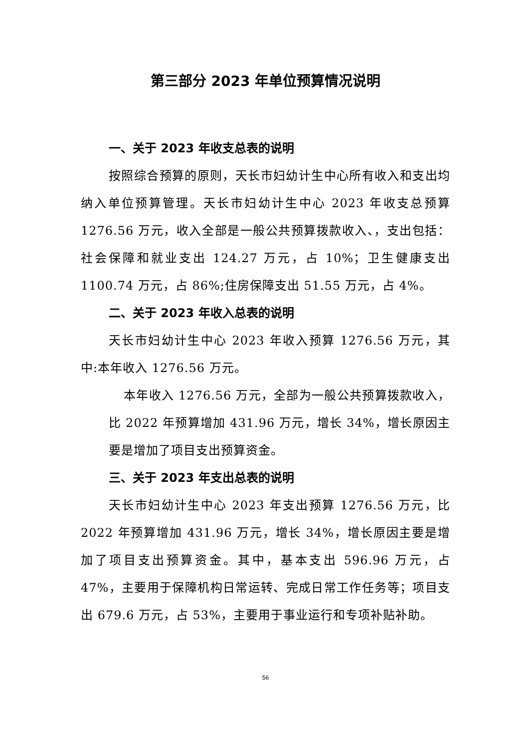第三部分 2023 年单位预算情况说明
一、关于 2023 年收支总表的说明
按照综合预算的原则，天长市妇幼计生中心所有收入和支出均纳入单位预算管理。天长市妇幼计生中心 2023 年收支总预算 1276.56 万元，收入全部是一般公共预算拨款收入、，支出包括：社会保障和就业支出 124.27 万元，占 10%；卫生健康支出 1100.74 万元，占 86%;住房保障支出 51.55 万元，占 4%。
二、关于 2023 年收入总表的说明
天长市妇幼计生中心 2023 年收入预算 1276.56 万元，其中:本年收入 1276.56 万元。
本年收入 1276.56 万元，全部为一般公共预算拨款收入，比 2022 年预算增加 431.96 万元，增长 34%，增长原因主要是增加了项目支出预算资金。
三、关于 2023 年支出总表的说明
天长市妇幼计生中心 2023 年支出预算 1276.56 万元，比 2022 年预算增加 431.96 万元，增长 34%，增长原因主要是增加了项目支出预算资金。其中，基本支出 596.96 万元，占 47%，主要用于保障机构日常运转、完成日常工作任务等；项目支出 679.6 万元，占 53%，主要用于事业运行和专项补贴补助。
56